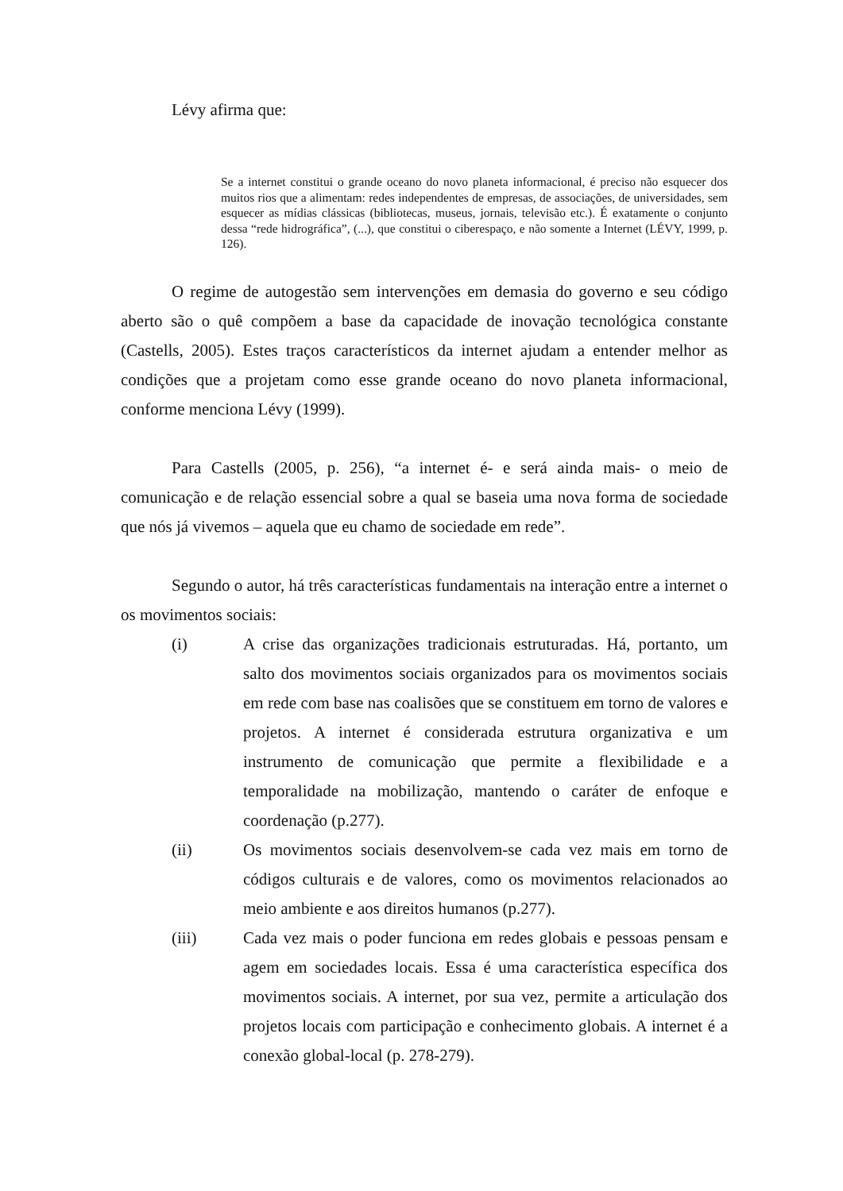Lévy afirma que:
Se a internet constitui o grande oceano do novo planeta informacional, é preciso não esquecer dos muitos rios que a alimentam: redes independentes de empresas, de associações, de universidades, sem esquecer as mídias clássicas (bibliotecas, museus, jornais, televisão etc.). É exatamente o conjunto dessa “rede hidrográfica”, (...), que constitui o ciberespaço, e não somente a Internet (LÉVY, 1999, p. 126).
O regime de autogestão sem intervenções em demasia do governo e seu código aberto são o quê compõem a base da capacidade de inovação tecnológica constante (Castells, 2005). Estes traços característicos da internet ajudam a entender melhor as condições que a projetam como esse grande oceano do novo planeta informacional, conforme menciona Lévy (1999).
Para Castells (2005, p. 256), “a internet é- e será ainda mais- o meio de comunicação e de relação essencial sobre a qual se baseia uma nova forma de sociedade que nós já vivemos – aquela que eu chamo de sociedade em rede”.
Segundo o autor, há três características fundamentais na interação entre a internet o os movimentos sociais:
(i) A crise das organizações tradicionais estruturadas. Há, portanto, um salto dos movimentos sociais organizados para os movimentos sociais em rede com base nas coalisões que se constituem em torno de valores e projetos. A internet é considerada estrutura organizativa e um instrumento de comunicação que permite a flexibilidade e a temporalidade na mobilização, mantendo o caráter de enfoque e coordenação (p.277).
(ii) Os movimentos sociais desenvolvem-se cada vez mais em torno de códigos culturais e de valores, como os movimentos relacionados ao meio ambiente e aos direitos humanos (p.277).
(iii) Cada vez mais o poder funciona em redes globais e pessoas pensam e agem em sociedades locais. Essa é uma característica específica dos movimentos sociais. A internet, por sua vez, permite a articulação dos projetos locais com participação e conhecimento globais. A internet é a conexão global-local (p. 278-279).